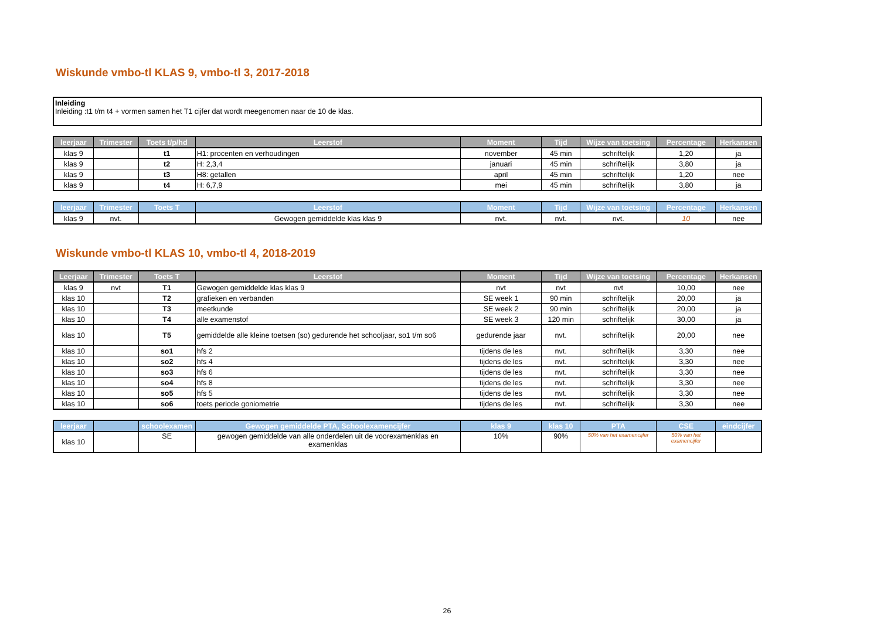Wiskunde vmbo-tl KLAS 9, vmbo-tl 3, 2017-2018
Inleiding
Inleiding :t1 t/m t4 + vormen samen het T1 cijfer dat wordt meegenomen naar de 10 de klas.
| leerjaar | Trimester | Toets t/p/hd | Leerstof | Moment | Tijd | Wijze van toetsing | Percentage | Herkansen |
| --- | --- | --- | --- | --- | --- | --- | --- | --- |
| klas 9 | | t1 | H1: procenten en verhoudingen | november | 45 min | schriftelijk | 1,20 | ja |
| klas 9 | | t2 | H: 2,3,4 | januari | 45 min | schriftelijk | 3,80 | ja |
| klas 9 | | t3 | H8: getallen | april | 45 min | schriftelijk | 1,20 | nee |
| klas 9 | | t4 | H: 6,7,9 | mei | 45 min | schriftelijk | 3,80 | ja |
| leerjaar | Trimester | Toets T | Leerstof | Moment | Tijd | Wijze van toetsing | Percentage | Herkansen |
| --- | --- | --- | --- | --- | --- | --- | --- | --- |
| klas 9 | nvt. | | Gewogen gemiddelde klas klas 9 | nvt. | nvt. | nvt. | 10 | nee |
Wiskunde vmbo-tl KLAS 10, vmbo-tl 4, 2018-2019
| Leerjaar | Trimester | Toets T | Leerstof | Moment | Tijd | Wijze van toetsing | Percentage | Herkansen |
| --- | --- | --- | --- | --- | --- | --- | --- | --- |
| klas 9 | nvt | T1 | Gewogen gemiddelde klas klas 9 | nvt | nvt | nvt | 10,00 | nee |
| klas 10 | | T2 | grafieken en verbanden | SE week 1 | 90 min | schriftelijk | 20,00 | ja |
| klas 10 | | T3 | meetkunde | SE week 2 | 90 min | schriftelijk | 20,00 | ja |
| klas 10 | | T4 | alle examenstof | SE week 3 | 120 min | schriftelijk | 30,00 | ja |
| klas 10 | | T5 | gemiddelde alle kleine toetsen (so) gedurende het schooljaar, so1 t/m so6 | gedurende jaar | nvt. | schriftelijk | 20,00 | nee |
| klas 10 | | so1 | hfs 2 | tijdens de les | nvt. | schriftelijk | 3,30 | nee |
| klas 10 | | so2 | hfs 4 | tijdens de les | nvt. | schriftelijk | 3,30 | nee |
| klas 10 | | so3 | hfs 6 | tijdens de les | nvt. | schriftelijk | 3,30 | nee |
| klas 10 | | so4 | hfs 8 | tijdens de les | nvt. | schriftelijk | 3,30 | nee |
| klas 10 | | so5 | hfs 5 | tijdens de les | nvt. | schriftelijk | 3,30 | nee |
| klas 10 | | so6 | toets periode goniometrie | tijdens de les | nvt. | schriftelijk | 3,30 | nee |
| leerjaar | | schoolexamen | Gewogen gemiddelde PTA, Schoolexamencijfer | klas 9 | klas 10 | PTA | CSE | eindcijfer |
| --- | --- | --- | --- | --- | --- | --- | --- | --- |
| klas 10 | | SE | gewogen gemiddelde van alle onderdelen uit de voorexamenklas en examenklas | 10% | 90% | 50% van het examencijfer | 50% van het examencijfer | |
26